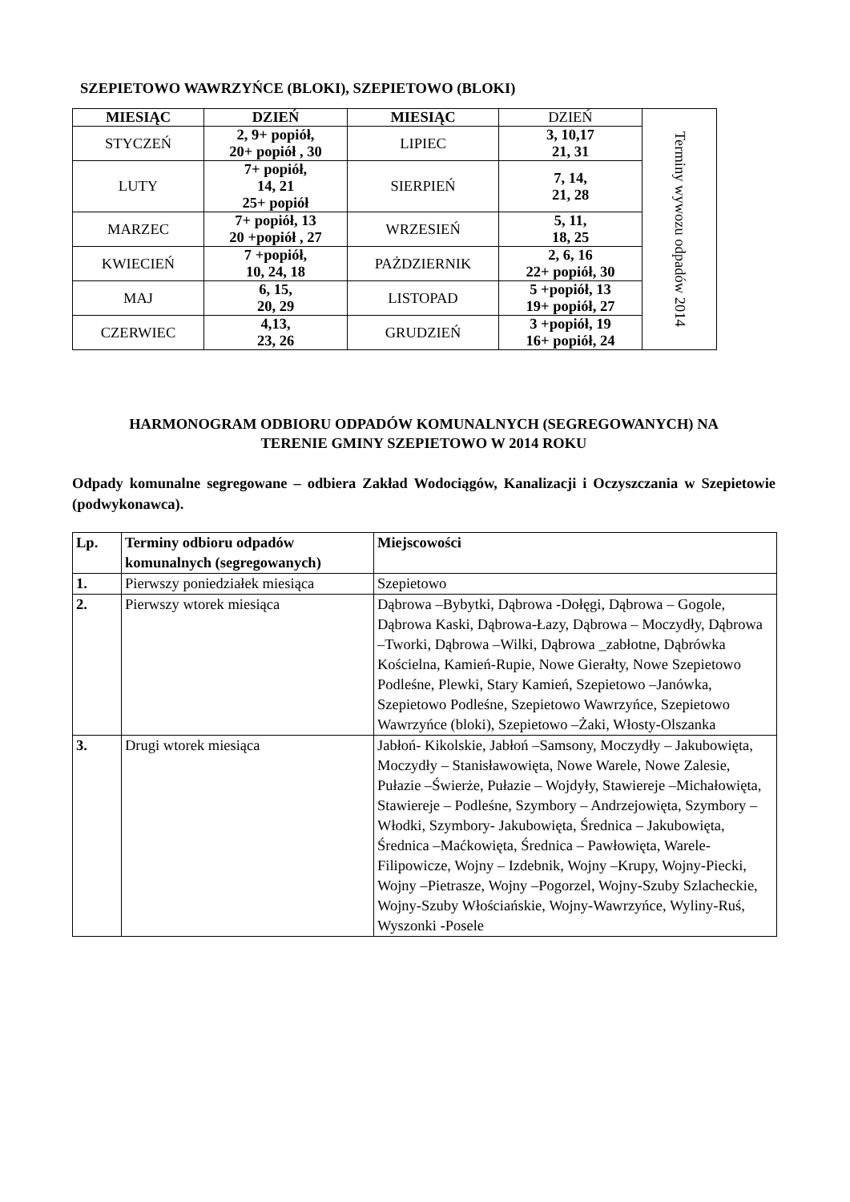SZEPIETOWO WAWRZYŃCE (BLOKI), SZEPIETOWO (BLOKI)
| MIESIĄC | DZIEŃ | MIESIĄC | DZIEŃ | Terminy wywozu odpadów 2014 |
| STYCZEŃ | 2, 9+ popiół, 20+ popiół , 30 | LIPIEC | 3, 10,17 21, 31 | |
| LUTY | 7+ popiół, 14, 21 25+ popiół | SIERPIEŃ | 7, 14, 21, 28 | |
| MARZEC | 7+ popiół, 13 20 +popiół , 27 | WRZESIEŃ | 5, 11, 18, 25 | |
| KWIECIEŃ | 7 +popiół, 10, 24, 18 | PAŻDZIERNIK | 2, 6, 16 22+ popiół, 30 | |
| MAJ | 6, 15, 20, 29 | LISTOPAD | 5 +popiół, 13 19+ popiół, 27 | |
| CZERWIEC | 4,13, 23, 26 | GRUDZIEŃ | 3 +popiół, 19 16+ popiół, 24 | |
HARMONOGRAM ODBIORU ODPADÓW KOMUNALNYCH (SEGREGOWANYCH) NA
TERENIE GMINY SZEPIETOWO W 2014 ROKU
Odpady komunalne segregowane – odbiera Zakład Wodociągów, Kanalizacji i Oczyszczania w Szepietowie (podwykonawca).
| Lp. | Terminy odbioru odpadów komunalnych (segregowanych) | Miejscowości |
| 1. | Pierwszy poniedziałek miesiąca | Szepietowo |
| 2. | Pierwszy wtorek miesiąca | Dąbrowa –Bybytki, Dąbrowa -Dołęgi, Dąbrowa – Gogole, Dąbrowa Kaski, Dąbrowa-Łazy, Dąbrowa – Moczydły, Dąbrowa –Tworki, Dąbrowa –Wilki, Dąbrowa _zabłotne, Dąbrówka Kościelna, Kamień-Rupie, Nowe Gierałty, Nowe Szepietowo Podleśne, Plewki, Stary Kamień, Szepietowo –Janówka, Szepietowo Podleśne, Szepietowo Wawrzyńce, Szepietowo Wawrzyńce (bloki), Szepietowo –Żaki, Włosty-Olszanka |
| 3. | Drugi wtorek miesiąca | Jabłoń- Kikolskie, Jabłoń –Samsony, Moczydły – Jakubowięta, Moczydły – Stanisławowięta, Nowe Warele, Nowe Zalesie, Pułazie –Świerże, Pułazie – Wojdyły, Stawiereje –Michałowięta, Stawiereje – Podleśne, Szymbory – Andrzejowięta, Szymbory – Włodki, Szymbory- Jakubowięta, Średnica – Jakubowięta, Średnica –Maćkowięta, Średnica – Pawłowięta, Warele- Filipowicze, Wojny – Izdebnik, Wojny –Krupy, Wojny-Piecki, Wojny –Pietrasze, Wojny –Pogorzel, Wojny-Szuby Szlacheckie, Wojny-Szuby Włościańskie, Wojny-Wawrzyńce, Wyliny-Ruś, Wyszonki -Posele |